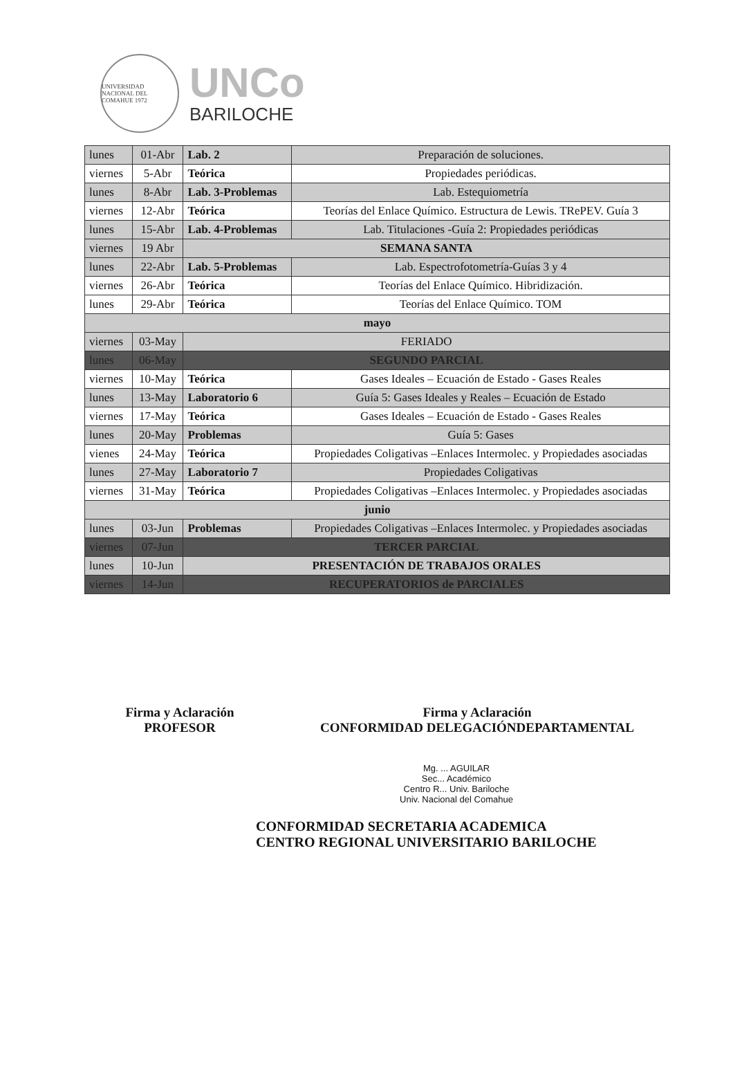UNIVERSIDAD NACIONAL DEL COMAHUE 1972
UNCo
BARILOCHE
| lunes | 01-Abr | Lab. 2 | Preparación de soluciones. |
| viernes | 5-Abr | Teórica | Propiedades periódicas. |
| lunes | 8-Abr | Lab. 3-Problemas | Lab. Estequiometría |
| viernes | 12-Abr | Teórica | Teorías del Enlace Químico. Estructura de Lewis. TRePEV. Guía 3 |
| lunes | 15-Abr | Lab. 4-Problemas | Lab. Titulaciones -Guía 2: Propiedades periódicas |
| viernes | 19 Abr | SEMANA SANTA | |
| lunes | 22-Abr | Lab. 5-Problemas | Lab. Espectrofotometría-Guías 3 y 4 |
| viernes | 26-Abr | Teórica | Teorías del Enlace Químico. Hibridización. |
| lunes | 29-Abr | Teórica | Teorías del Enlace Químico. TOM |
| mayo | | | |
| viernes | 03-May | FERIADO | |
| lunes | 06-May | SEGUNDO PARCIAL | |
| viernes | 10-May | Teórica | Gases Ideales – Ecuación de Estado - Gases Reales |
| lunes | 13-May | Laboratorio 6 | Guía 5: Gases Ideales y Reales – Ecuación de Estado |
| viernes | 17-May | Teórica | Gases Ideales – Ecuación de Estado - Gases Reales |
| lunes | 20-May | Problemas | Guía 5: Gases |
| vienes | 24-May | Teórica | Propiedades Coligativas –Enlaces Intermolec. y Propiedades asociadas |
| lunes | 27-May | Laboratorio 7 | Propiedades Coligativas |
| viernes | 31-May | Teórica | Propiedades Coligativas –Enlaces Intermolec. y Propiedades asociadas |
| junio | | | |
| lunes | 03-Jun | Problemas | Propiedades Coligativas –Enlaces Intermolec. y Propiedades asociadas |
| viernes | 07-Jun | TERCER PARCIAL | |
| lunes | 10-Jun | PRESENTACIÓN DE TRABAJOS ORALES | |
| viernes | 14-Jun | RECUPERATORIOS de PARCIALES | |
Firma y Aclaración
PROFESOR
Firma y Aclaración
CONFORMIDAD DELEGACIÓNDEPARTAMENTAL
Mg. ... AGUILAR
Sec... Académico
Centro R... Univ. Bariloche
Univ. Nacional del Comahue
CONFORMIDAD SECRETARIA ACADEMICA
CENTRO REGIONAL UNIVERSITARIO BARILOCHE